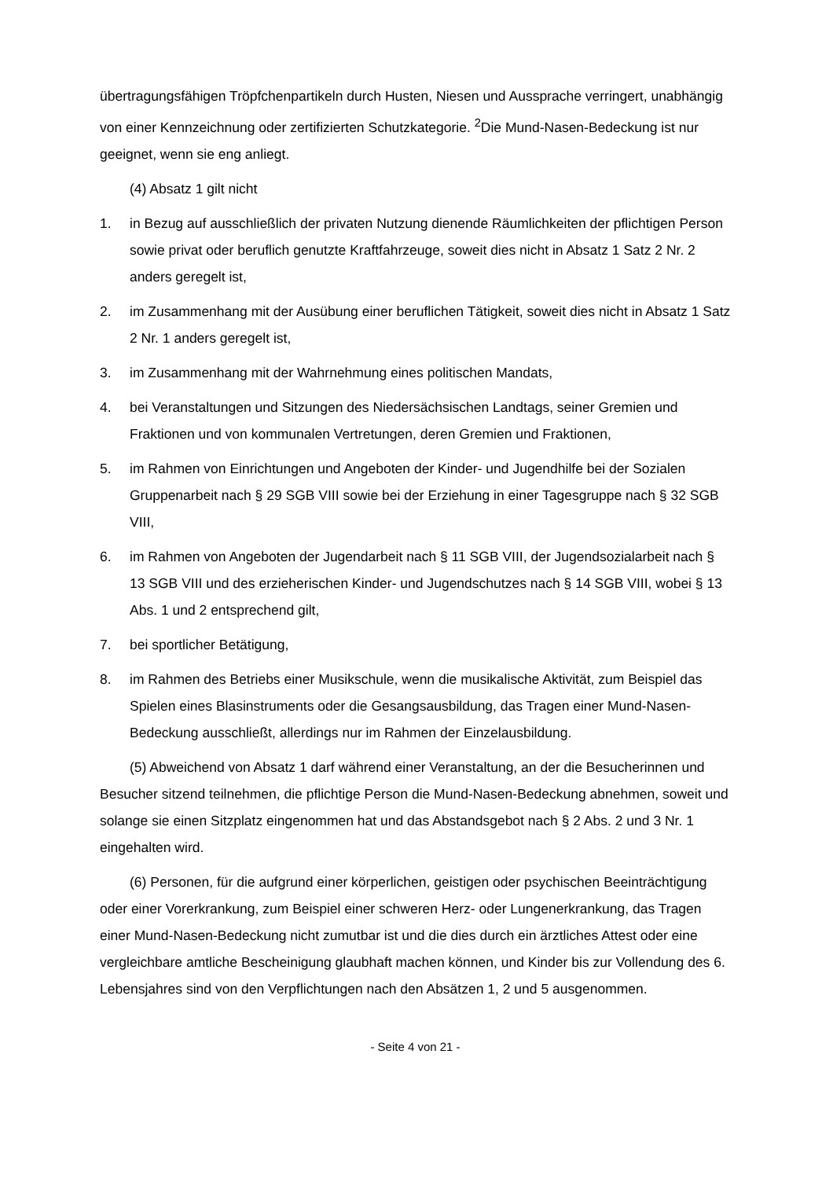übertragungsfähigen Tröpfchenpartikeln durch Husten, Niesen und Aussprache verringert, unabhängig von einer Kennzeichnung oder zertifizierten Schutzkategorie. <sup>2</sup>Die Mund-Nasen-Bedeckung ist nur geeignet, wenn sie eng anliegt.
(4) Absatz 1 gilt nicht
1. in Bezug auf ausschließlich der privaten Nutzung dienende Räumlichkeiten der pflichtigen Person sowie privat oder beruflich genutzte Kraftfahrzeuge, soweit dies nicht in Absatz 1 Satz 2 Nr. 2 anders geregelt ist,
2. im Zusammenhang mit der Ausübung einer beruflichen Tätigkeit, soweit dies nicht in Absatz 1 Satz 2 Nr. 1 anders geregelt ist,
3. im Zusammenhang mit der Wahrnehmung eines politischen Mandats,
4. bei Veranstaltungen und Sitzungen des Niedersächsischen Landtags, seiner Gremien und Fraktionen und von kommunalen Vertretungen, deren Gremien und Fraktionen,
5. im Rahmen von Einrichtungen und Angeboten der Kinder- und Jugendhilfe bei der Sozialen Gruppenarbeit nach § 29 SGB VIII sowie bei der Erziehung in einer Tagesgruppe nach § 32 SGB VIII,
6. im Rahmen von Angeboten der Jugendarbeit nach § 11 SGB VIII, der Jugendsozialarbeit nach § 13 SGB VIII und des erzieherischen Kinder- und Jugendschutzes nach § 14 SGB VIII, wobei § 13 Abs. 1 und 2 entsprechend gilt,
7. bei sportlicher Betätigung,
8. im Rahmen des Betriebs einer Musikschule, wenn die musikalische Aktivität, zum Beispiel das Spielen eines Blasinstruments oder die Gesangsausbildung, das Tragen einer Mund-Nasen-Bedeckung ausschließt, allerdings nur im Rahmen der Einzelausbildung.
(5) Abweichend von Absatz 1 darf während einer Veranstaltung, an der die Besucherinnen und Besucher sitzend teilnehmen, die pflichtige Person die Mund-Nasen-Bedeckung abnehmen, soweit und solange sie einen Sitzplatz eingenommen hat und das Abstandsgebot nach § 2 Abs. 2 und 3 Nr. 1 eingehalten wird.
(6) Personen, für die aufgrund einer körperlichen, geistigen oder psychischen Beeinträchtigung oder einer Vorerkrankung, zum Beispiel einer schweren Herz- oder Lungenerkrankung, das Tragen einer Mund-Nasen-Bedeckung nicht zumutbar ist und die dies durch ein ärztliches Attest oder eine vergleichbare amtliche Bescheinigung glaubhaft machen können, und Kinder bis zur Vollendung des 6. Lebensjahres sind von den Verpflichtungen nach den Absätzen 1, 2 und 5 ausgenommen.
- Seite 4 von 21 -